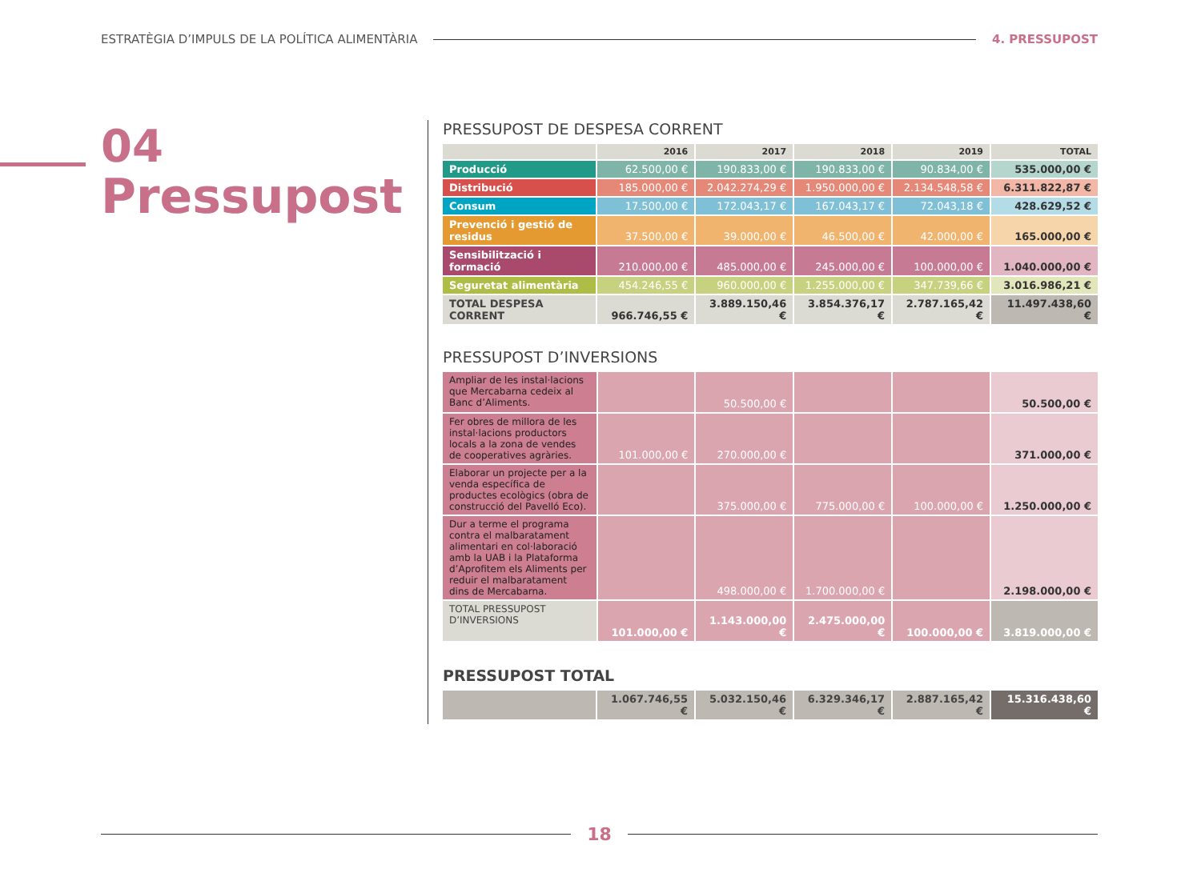ESTRATÈGIA D’IMPULS DE LA POLÍTICA ALIMENTÀRIA 4. PRESSUPOST
04
Pressupost
PRESSUPOST DE DESPESA CORRENT
| | 2016 | 2017 | 2018 | 2019 | TOTAL |
| --- | --- | --- | --- | --- | --- |
| Producció | 62.500,00 € | 190.833,00 € | 190.833,00 € | 90.834,00 € | 535.000,00 € |
| Distribució | 185.000,00 € | 2.042.274,29 € | 1.950.000,00 € | 2.134.548,58 € | 6.311.822,87 € |
| Consum | 17.500,00 € | 172.043,17 € | 167.043,17 € | 72.043,18 € | 428.629,52 € |
| Prevenció i gestió de residus | 37.500,00 € | 39.000,00 € | 46.500,00 € | 42.000,00 € | 165.000,00 € |
| Sensibilització i formació | 210.000,00 € | 485.000,00 € | 245.000,00 € | 100.000,00 € | 1.040.000,00 € |
| Seguretat alimentària | 454.246,55 € | 960.000,00 € | 1.255.000,00 € | 347.739,66 € | 3.016.986,21 € |
| TOTAL DESPESA CORRENT | 966.746,55 € | 3.889.150,46 € | 3.854.376,17 € | 2.787.165,42 € | 11.497.438,60 € |
PRESSUPOST D’INVERSIONS
| Ampliar de les instal·lacions que Mercabarna cedeix al Banc d’Aliments. | | 50.500,00 € | | | 50.500,00 € |
| Fer obres de millora de les instal·lacions productors locals a la zona de vendes de cooperatives agràries. | 101.000,00 € | 270.000,00 € | | | 371.000,00 € |
| Elaborar un projecte per a la venda específica de productes ecològics (obra de construcció del Pavelló Eco). | | 375.000,00 € | 775.000,00 € | 100.000,00 € | 1.250.000,00 € |
| Dur a terme el programa contra el malbaratament alimentari en col·laboració amb la UAB i la Plataforma d’Aprofitem els Aliments per reduir el malbaratament dins de Mercabarna. | | 498.000,00 € | 1.700.000,00 € | | 2.198.000,00 € |
| TOTAL PRESSUPOST D’INVERSIONS | 101.000,00 € | 1.143.000,00 € | 2.475.000,00 € | 100.000,00 € | 3.819.000,00 € |
PRESSUPOST TOTAL
| | 1.067.746,55 € | 5.032.150,46 € | 6.329.346,17 € | 2.887.165,42 € | 15.316.438,60 € |
18